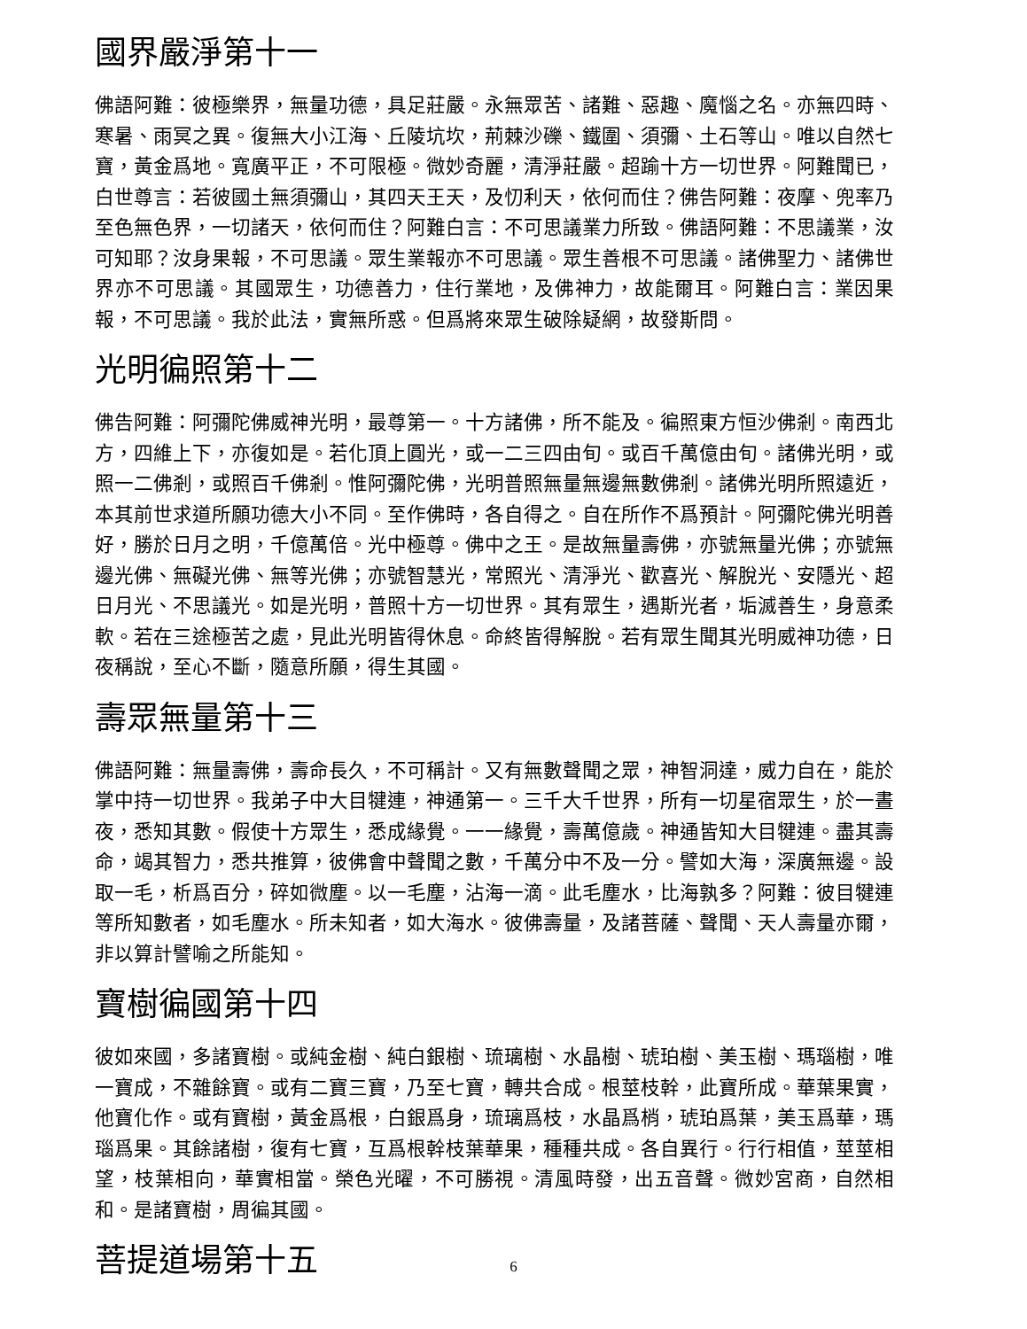國界嚴淨第十一
佛語阿難：彼極樂界，無量功德，具足莊嚴。永無眾苦、諸難、惡趣、魔惱之名。亦無四時、寒暑、雨冥之異。復無大小江海、丘陵坑坎，荊棘沙礫、鐵圍、須彌、土石等山。唯以自然七寶，黃金爲地。寬廣平正，不可限極。微妙奇麗，清淨莊嚴。超踰十方一切世界。阿難聞已，白世尊言：若彼國土無須彌山，其四天王天，及忉利天，依何而住？佛告阿難：夜摩、兜率乃至色無色界，一切諸天，依何而住？阿難白言：不可思議業力所致。佛語阿難：不思議業，汝可知耶？汝身果報，不可思議。眾生業報亦不可思議。眾生善根不可思議。諸佛聖力、諸佛世界亦不可思議。其國眾生，功德善力，住行業地，及佛神力，故能爾耳。阿難白言：業因果報，不可思議。我於此法，實無所惑。但爲將來眾生破除疑網，故發斯問。
光明徧照第十二
佛告阿難：阿彌陀佛威神光明，最尊第一。十方諸佛，所不能及。徧照東方恒沙佛剎。南西北方，四維上下，亦復如是。若化頂上圓光，或一二三四由旬。或百千萬億由旬。諸佛光明，或照一二佛剎，或照百千佛剎。惟阿彌陀佛，光明普照無量無邊無數佛剎。諸佛光明所照遠近，本其前世求道所願功德大小不同。至作佛時，各自得之。自在所作不爲預計。阿彌陀佛光明善好，勝於日月之明，千億萬倍。光中極尊。佛中之王。是故無量壽佛，亦號無量光佛；亦號無邊光佛、無礙光佛、無等光佛；亦號智慧光，常照光、清淨光、歡喜光、解脫光、安隱光、超日月光、不思議光。如是光明，普照十方一切世界。其有眾生，遇斯光者，垢滅善生，身意柔軟。若在三途極苦之處，見此光明皆得休息。命終皆得解脫。若有眾生聞其光明威神功德，日夜稱說，至心不斷，隨意所願，得生其國。
壽眾無量第十三
佛語阿難：無量壽佛，壽命長久，不可稱計。又有無數聲聞之眾，神智洞達，威力自在，能於掌中持一切世界。我弟子中大目犍連，神通第一。三千大千世界，所有一切星宿眾生，於一晝夜，悉知其數。假使十方眾生，悉成緣覺。一一緣覺，壽萬億歲。神通皆知大目犍連。盡其壽命，竭其智力，悉共推算，彼佛會中聲聞之數，千萬分中不及一分。譬如大海，深廣無邊。設取一毛，析爲百分，碎如微塵。以一毛塵，沾海一滴。此毛塵水，比海孰多？阿難：彼目犍連等所知數者，如毛塵水。所未知者，如大海水。彼佛壽量，及諸菩薩、聲聞、天人壽量亦爾，非以算計譬喻之所能知。
寶樹徧國第十四
彼如來國，多諸寶樹。或純金樹、純白銀樹、琉璃樹、水晶樹、琥珀樹、美玉樹、瑪瑙樹，唯一寶成，不雜餘寶。或有二寶三寶，乃至七寶，轉共合成。根莖枝幹，此寶所成。華葉果實，他寶化作。或有寶樹，黃金爲根，白銀爲身，琉璃爲枝，水晶爲梢，琥珀爲葉，美玉爲華，瑪瑙爲果。其餘諸樹，復有七寶，互爲根幹枝葉華果，種種共成。各自異行。行行相值，莖莖相望，枝葉相向，華實相當。榮色光曜，不可勝視。清風時發，出五音聲。微妙宮商，自然相和。是諸寶樹，周徧其國。
菩提道場第十五
6